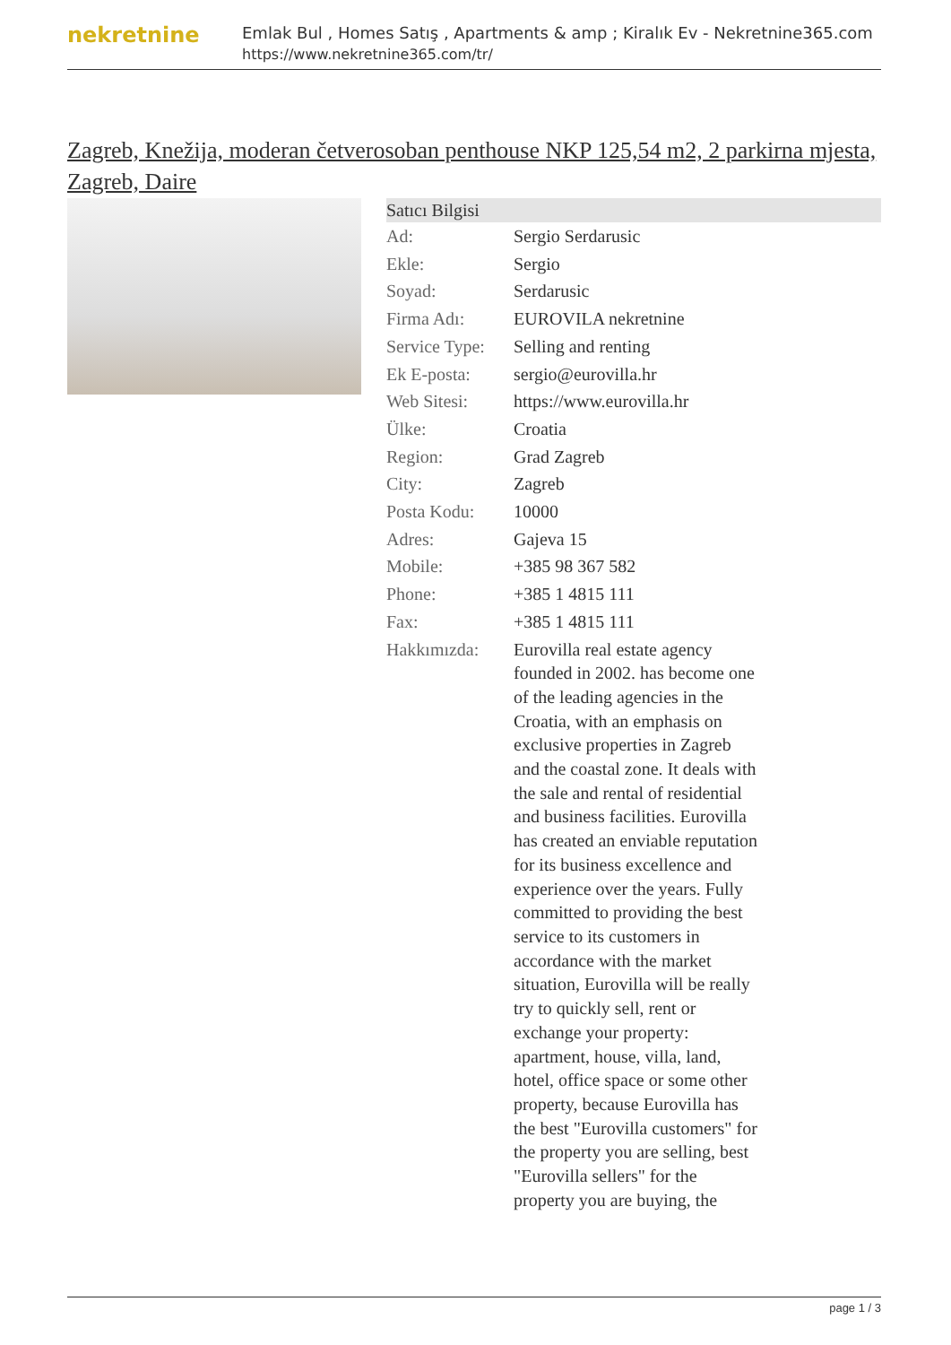nekretnine
Emlak Bul , Homes Satış , Apartments & amp ; Kiralık Ev - Nekretnine365.com
https://www.nekretnine365.com/tr/
Zagreb, Knežija, moderan četverosoban penthouse NKP 125,54 m2, 2 parkirna mjesta, Zagreb, Daire
| Satıcı Bilgisi | | |
| --- | --- | --- |
| Ad: | Sergio Serdarusic | |
| Ekle: | Sergio | |
| Soyad: | Serdarusic | |
| Firma Adı: | EUROVILA nekretnine | |
| Service Type: | Selling and renting | |
| Ek E-posta: | sergio@eurovilla.hr | |
| Web Sitesi: | https://www.eurovilla.hr | |
| Ülke: | Croatia | |
| Region: | Grad Zagreb | |
| City: | Zagreb | |
| Posta Kodu: | 10000 | |
| Adres: | Gajeva 15 | |
| Mobile: | +385 98 367 582 | |
| Phone: | +385 1 4815 111 | |
| Fax: | +385 1 4815 111 | |
| Hakkımızda: | Eurovilla real estate agency founded in 2002. has become one of the leading agencies in the Croatia, with an emphasis on exclusive properties in Zagreb and the coastal zone. It deals with the sale and rental of residential and business facilities. Eurovilla has created an enviable reputation for its business excellence and experience over the years. Fully committed to providing the best service to its customers in accordance with the market situation, Eurovilla will be really try to quickly sell, rent or exchange your property: apartment, house, villa, land, hotel, office space or some other property, because Eurovilla has the best "Eurovilla customers" for the property you are selling, best "Eurovilla sellers" for the property you are buying, the | |
page 1 / 3